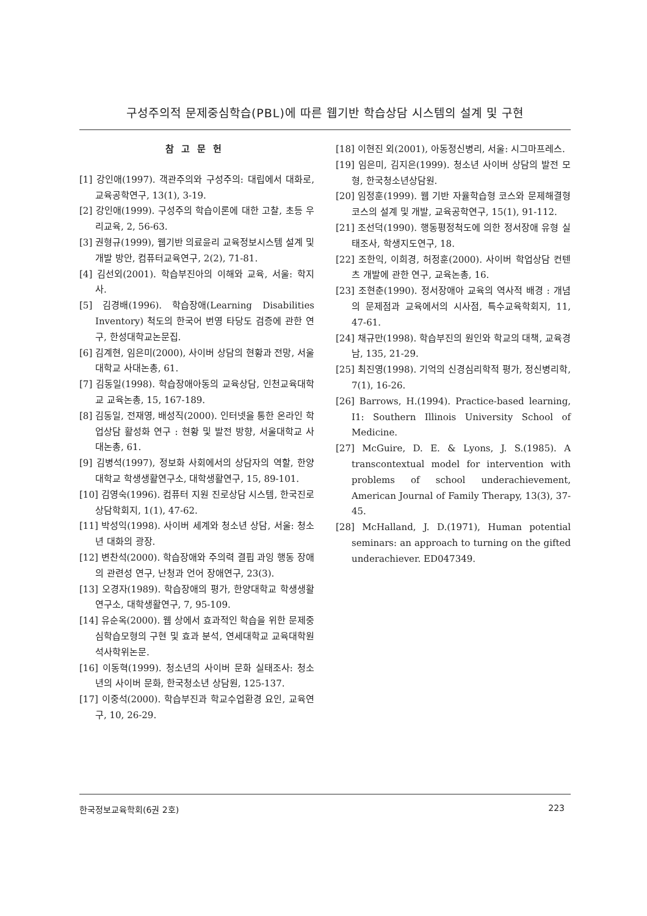구성주의적 문제중심학습(PBL)에 따른 웹기반 학습상담 시스템의 설계 및 구현
참고문헌
[1] 강인애(1997). 객관주의와 구성주의: 대립에서 대화로, 교육공학연구, 13(1), 3-19.
[2] 강인애(1999). 구성주의 학습이론에 대한 고찰, 초등 우리교육, 2, 56-63.
[3] 권형규(1999), 웹기반 의료윤리 교육정보시스템 설계 및 개발 방안, 컴퓨터교육연구, 2(2), 71-81.
[4] 김선외(2001). 학습부진아의 이해와 교육, 서울: 학지사.
[5] 김경배(1996). 학습장애(Learning Disabilities Inventory) 척도의 한국어 번영 타당도 검증에 관한 연구, 한성대학교논문집.
[6] 김계현, 임은미(2000), 사이버 상담의 현황과 전망, 서울대학교 사대논총, 61.
[7] 김동일(1998). 학습장애아동의 교육상담, 인천교육대학교 교육논총, 15, 167-189.
[8] 김동일, 전재영, 배성직(2000). 인터넷을 통한 온라인 학업상담 활성화 연구 : 현황 및 발전 방향, 서울대학교 사대논총, 61.
[9] 김병석(1997), 정보화 사회에서의 상담자의 역할, 한양대학교 학생생활연구소, 대학생활연구, 15, 89-101.
[10] 김영숙(1996). 컴퓨터 지원 진로상담 시스템, 한국진로상담학회지, 1(1), 47-62.
[11] 박성익(1998). 사이버 세계와 청소년 상담, 서울: 청소년 대화의 광장.
[12] 변찬석(2000). 학습장애와 주의력 결핍 과잉 행동 장애의 관련성 연구, 난청과 언어 장애연구, 23(3).
[13] 오경자(1989). 학습장애의 평가, 한양대학교 학생생활연구소, 대학생활연구, 7, 95-109.
[14] 유순옥(2000). 웹 상에서 효과적인 학습을 위한 문제중심학습모형의 구현 및 효과 분석, 연세대학교 교육대학원 석사학위논문.
[16] 이동혁(1999). 청소년의 사이버 문화 실태조사: 청소년의 사이버 문화, 한국청소년 상담원, 125-137.
[17] 이중석(2000). 학습부진과 학교수업환경 요인, 교육연구, 10, 26-29.
[18] 이현진 외(2001), 아동정신병리, 서울: 시그마프레스.
[19] 임은미, 김지은(1999). 청소년 사이버 상담의 발전 모형, 한국청소년상담원.
[20] 임정훈(1999). 웹 기반 자율학습형 코스와 문제해결형 코스의 설계 및 개발, 교육공학연구, 15(1), 91-112.
[21] 조선덕(1990). 행동평정척도에 의한 정서장애 유형 실태조사, 학생지도연구, 18.
[22] 조한익, 이희경, 허정훈(2000). 사이버 학업상담 컨텐츠 개발에 관한 연구, 교육논총, 16.
[23] 조현춘(1990). 정서장애아 교육의 역사적 배경 : 개념의 문제점과 교육에서의 시사점, 특수교육학회지, 11, 47-61.
[24] 채규만(1998). 학습부진의 원인와 학교의 대책, 교육경남, 135, 21-29.
[25] 최진영(1998). 기억의 신경심리학적 평가, 정신병리학, 7(1), 16-26.
[26] Barrows, H.(1994). Practice-based learning, I1: Southern Illinois University School of Medicine.
[27] McGuire, D. E. & Lyons, J. S.(1985). A transcontextual model for intervention with problems of school underachievement, American Journal of Family Therapy, 13(3), 37-45.
[28] McHalland, J. D.(1971), Human potential seminars: an approach to turning on the gifted underachiever. ED047349.
한국정보교육학회(6권 2호) 223